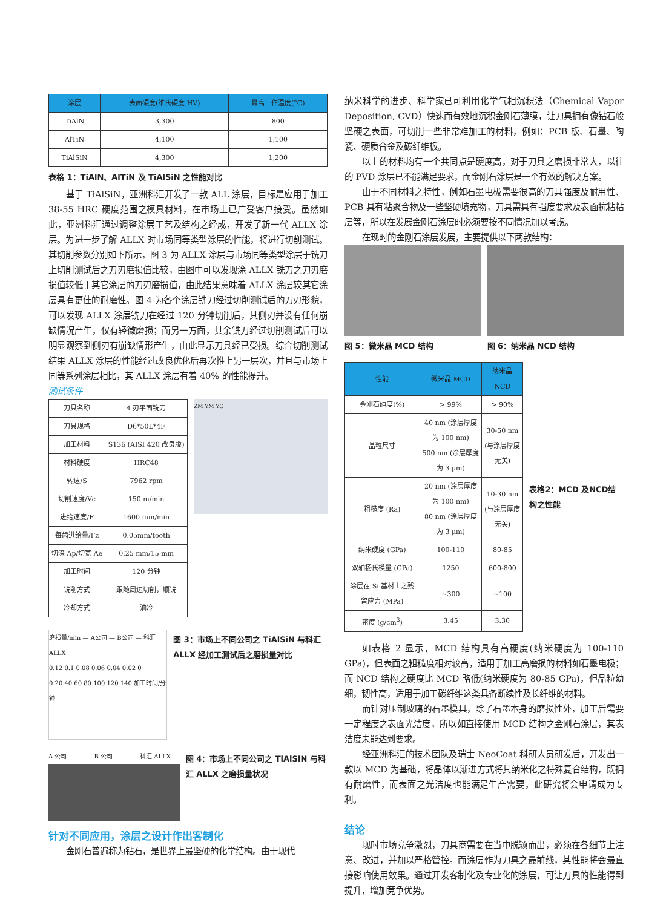| 涂层 | 表面硬度(维氏硬度 HV) | 最高工作温度(°C) |
| --- | --- | --- |
| TiAlN | 3,300 | 800 |
| AlTiN | 4,100 | 1,100 |
| TiAlSiN | 4,300 | 1,200 |
表格 1：TiAlN、AlTiN 及 TiAlSiN 之性能对比
基于 TiAlSiN，亚洲科汇开发了一款 ALL 涂层，目标是应用于加工 38-55 HRC 硬度范围之模具材料，在市场上已广受客户接受。虽然如此，亚洲科汇通过调整涂层工艺及结构之经成，开发了新一代 ALLX 涂层。为进一步了解 ALLX 对市场同等类型涂层的性能，将进行切削测试。其切削参数分别如下所示，图 3 为 ALLX 涂层与市场同等类型涂层于铣刀上切削测试后之刀刃磨损值比较，由图中可以发现涂 ALLX 铣刀之刀刃磨损值较低于其它涂层的刀刃磨损值，由此结果意味着 ALLX 涂层较其它涂层具有更佳的耐磨性。图 4 为各个涂层铣刀经过切削测试后的刀刃形貌，可以发现 ALLX 涂层铣刀在经过 120 分钟切削后，其侧刃并没有任何崩缺情况产生，仅有轻微磨损；而另一方面，其余铣刀经过切削测试后可以明显观察到侧刃有崩缺情形产生，由此显示刀具经已受损。综合切削测试结果 ALLX 涂层的性能经过改良优化后再次推上另一层次，并且与市场上同等系列涂层相比，其 ALLX 涂层有着 40% 的性能提升。
测试条件
| 刀具名称 | 4 刃平面铣刀 |
| 刀具规格 | D6*50L*4F |
| 加工材料 | S136 (AISI 420 改良版) |
| 材料硬度 | HRC48 |
| 转速/S | 7962 rpm |
| 切削速度/Vc | 150 m/min |
| 进给速度/F | 1600 mm/min |
| 每齿进给量/Fz | 0.05mm/tooth |
| 切深 Ap/切宽 Ae | 0.25 mm/15 mm |
| 加工时间 | 120 分钟 |
| 铣削方式 | 跟随周边切削，顺铣 |
| 冷却方式 | 油冷 |
ZM YM YC
磨损量/mm — A公司 — B公司 — 科汇 ALLX
0.12 0.1 0.08 0.06 0.04 0.02 0
0 20 40 60 80 100 120 140 加工时间/分钟
图 3：市场上不同公司之 TiAlSiN 与科汇 ALLX 经加工测试后之磨损量对比
A 公司 B 公司 科汇 ALLX
图 4：市场上不同公司之 TiAlSiN 与科汇 ALLX 之磨损量状况
针对不同应用，涂层之设计作出客制化
金刚石普遍称为钻石，是世界上最坚硬的化学结构。由于现代
纳米科学的进步、科学家已可利用化学气相沉积法（Chemical Vapor Deposition, CVD）快速而有效地沉积金刚石薄膜，让刀具拥有像钻石般坚硬之表面，可切削一些非常难加工的材料，例如：PCB 板、石墨、陶瓷、硬质合金及碳纤维板。
以上的材料均有一个共同点是硬度高，对于刀具之磨损非常大，以往的 PVD 涂层已不能满足要求，而金刚石涂层是一个有效的解决方案。
由于不同材料之特性，例如石墨电极需要很高的刀具强度及耐用性、PCB 具有粘聚合物及一些坚硬填充物，刀具需具有强度要求及表面抗粘粘层等，所以在发展金刚石涂层时必须要按不同情况加以考虑。
在现时的金刚石涂层发展，主要提供以下两款结构：
图 5：微米晶 MCD 结构 图 6：纳米晶 NCD 结构
| 性能 | 微米晶 MCD | 纳米晶 NCD |
| --- | --- | --- |
| 金刚石纯度(%) | > 99% | > 90% |
| 晶粒尺寸 | 40 nm (涂层厚度为 100 nm) 500 nm (涂层厚度为 3 μm) | 30-50 nm (与涂层厚度无关) |
| 粗糙度 (Ra) | 20 nm (涂层厚度为 100 nm) 80 nm (涂层厚度为 3 μm) | 10-30 nm (与涂层厚度无关) |
| 纳米硬度 (GPa) | 100-110 | 80-85 |
| 双轴杨氏模量 (GPa) | 1250 | 600-800 |
| 涂层在 Si 基材上之残留应力 (MPa) | ~300 | ~100 |
| 密度 (g/cm<sup>3</sup>) | 3.45 | 3.30 |
表格2：MCD 及NCD结构之性能
如表格 2 显示，MCD 结构具有高硬度(纳米硬度为 100-110 GPa)，但表面之粗糙度相对较高，适用于加工高磨损的材料如石墨电极；而 NCD 结构之硬度比 MCD 略低(纳米硬度为 80-85 GPa)，但晶粒幼细，韧性高，适用于加工碳纤维这类具备断续性及长纤维的材料。
而针对压制玻璃的石墨模具，除了石墨本身的磨损性外，加工后需要一定程度之表面光洁度，所以如直接使用 MCD 结构之金刚石涂层，其表洁度未能达到要求。
经亚洲科汇的技术团队及瑞士 NeoCoat 科研人员研发后，开发出一款以 MCD 为基础，将晶体以渐进方式将其纳米化之特殊复合结构，既拥有耐磨性，而表面之光洁度也能满足生产需要，此研究将会申请成为专利。
结论
现时市场竞争激烈，刀具商需要在当中脱颖而出，必须在各细节上注意、改进，并加以严格管控。而涂层作为刀具之最前线，其性能将会最直接影响使用效果。通过开发客制化及专业化的涂层，可让刀具的性能得到提升，增加竞争优势。